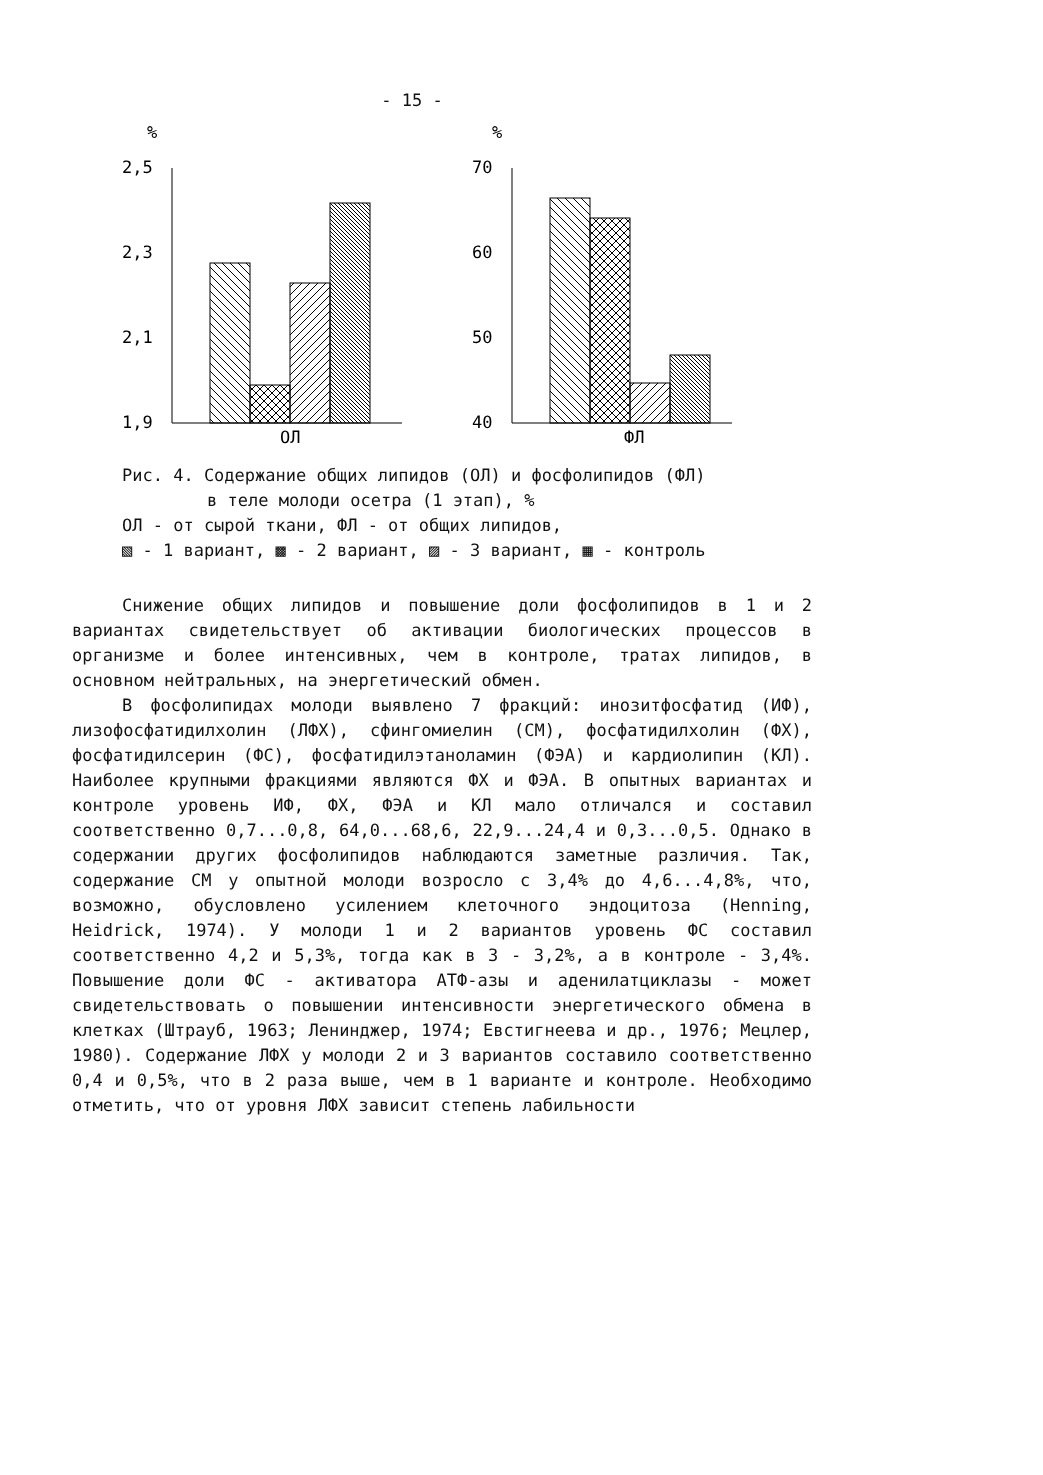- 15 -
%
2,5
2,3
2,1
1,9
ОЛ
%
70
60
50
40
ФЛ
Рис. 4. Содержание общих липидов (ОЛ) и фосфолипидов (ФЛ)
в теле молоди осетра (1 этап), %
ОЛ - от сырой ткани, ФЛ - от общих липидов,
▧ - 1 вариант, ▩ - 2 вариант, ▨ - 3 вариант, ▦ - контроль
Снижение общих липидов и повышение доли фосфолипидов в 1 и 2 вариантах свидетельствует об активации биологических процессов в организме и более интенсивных, чем в контроле, тратах липидов, в основном нейтральных, на энергетический обмен.
В фосфолипидах молоди выявлено 7 фракций: инозитфосфатид (ИФ), лизофосфатидилхолин (ЛФХ), сфингомиелин (СМ), фосфатидилхолин (ФХ), фосфатидилсерин (ФС), фосфатидилэтаноламин (ФЭА) и кардиолипин (КЛ). Наиболее крупными фракциями являются ФХ и ФЭА. В опытных вариантах и контроле уровень ИФ, ФХ, ФЭА и КЛ мало отличался и составил соответственно 0,7...0,8, 64,0...68,6, 22,9...24,4 и 0,3...0,5. Однако в содержании других фосфолипидов наблюдаются заметные различия. Так, содержание СМ у опытной молоди возросло с 3,4% до 4,6...4,8%, что, возможно, обусловлено усилением клеточного эндоцитоза (Henning, Heidrick, 1974). У молоди 1 и 2 вариантов уровень ФС составил соответственно 4,2 и 5,3%, тогда как в 3 - 3,2%, а в контроле - 3,4%. Повышение доли ФС - активатора АТФ-азы и аденилатциклазы - может свидетельствовать о повышении интенсивности энергетического обмена в клетках (Штрауб, 1963; Ленинджер, 1974; Евстигнеева и др., 1976; Мецлер, 1980). Содержание ЛФХ у молоди 2 и 3 вариантов составило соответственно 0,4 и 0,5%, что в 2 раза выше, чем в 1 варианте и контроле. Необходимо отметить, что от уровня ЛФХ зависит степень лабильности